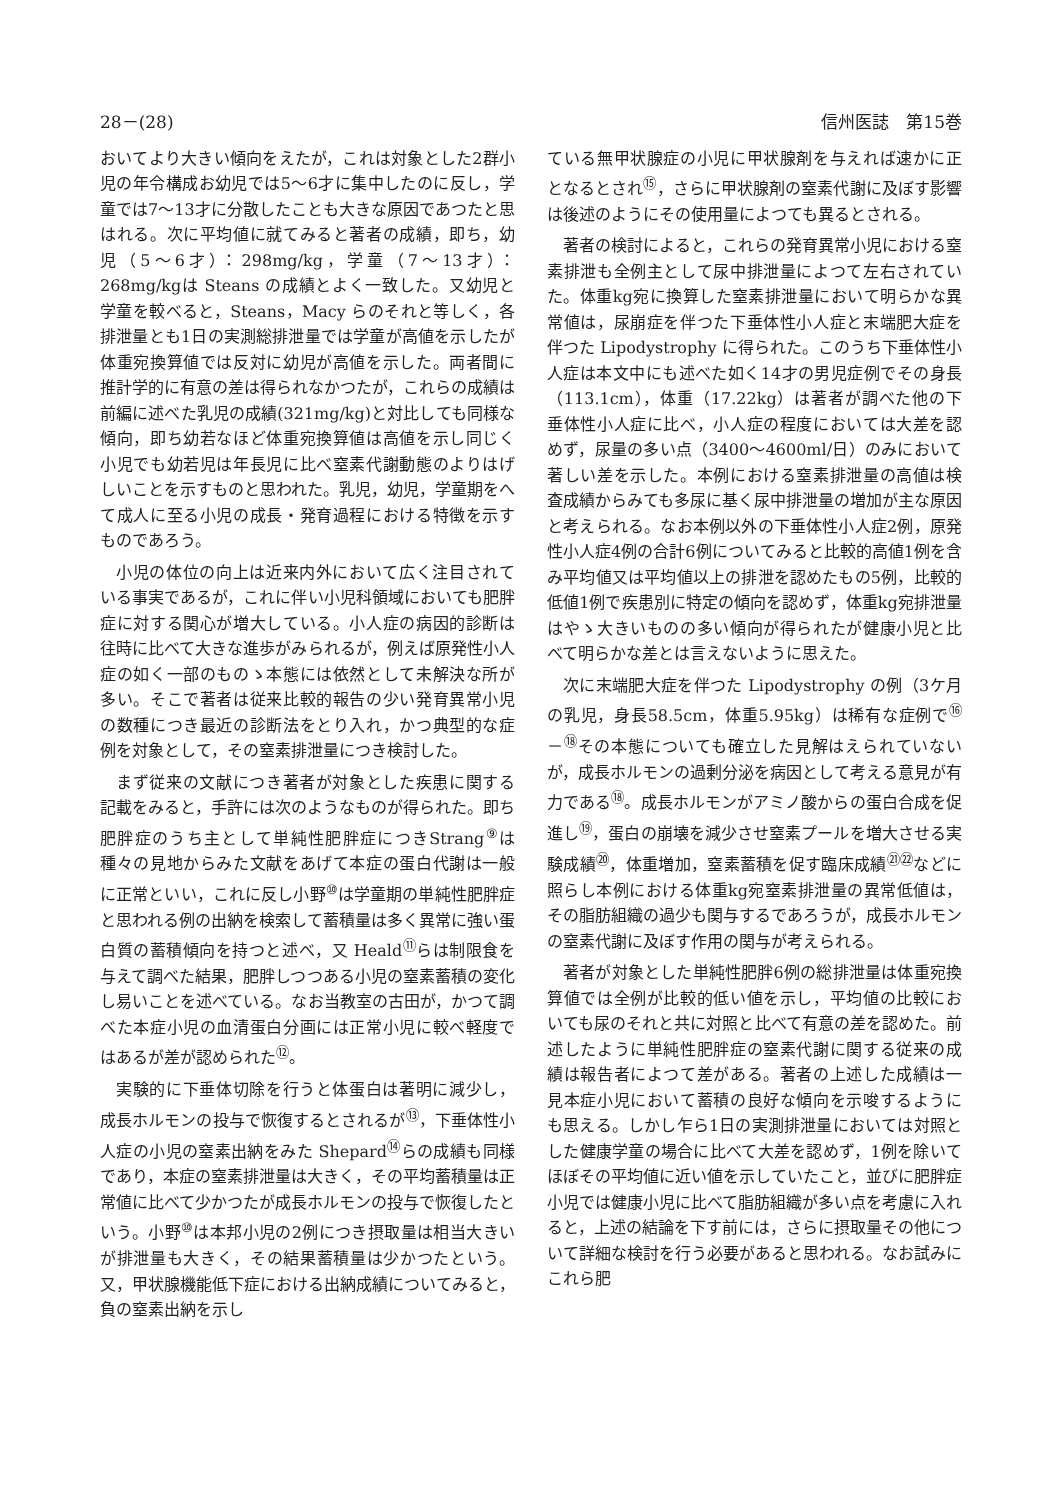28－(28) 信州医誌　第15巻
おいてより大きい傾向をえたが，これは対象とした2群小児の年令構成お幼児では5～6才に集中したのに反し，学童では7～13才に分散したことも大きな原因であつたと思はれる。次に平均値に就てみると著者の成績，即ち，幼児（5～6才）：298mg/kg，学童（7～13才）：268mg/kgは Steans の成績とよく一致した。又幼児と学童を較べると，Steans，Macy らのそれと等しく，各排泄量とも1日の実測総排泄量では学童が高値を示したが体重宛換算値では反対に幼児が高値を示した。両者間に推計学的に有意の差は得られなかつたが，これらの成績は前編に述べた乳児の成績(321mg/kg)と対比しても同様な傾向，即ち幼若なほど体重宛換算値は高値を示し同じく小児でも幼若児は年長児に比べ窒素代謝動態のよりはげしいことを示すものと思われた。乳児，幼児，学童期をへて成人に至る小児の成長・発育過程における特徴を示すものであろう。
小児の体位の向上は近来内外において広く注目されている事実であるが，これに伴い小児科領域においても肥胖症に対する関心が増大している。小人症の病因的診断は往時に比べて大きな進歩がみられるが，例えば原発性小人症の如く一部のものゝ本態には依然として未解決な所が多い。そこで著者は従来比較的報告の少い発育異常小児の数種につき最近の診断法をとり入れ，かつ典型的な症例を対象として，その窒素排泄量につき検討した。
まず従来の文献につき著者が対象とした疾患に関する記載をみると，手許には次のようなものが得られた。即ち肥胖症のうち主として単純性肥胖症につきStrang<sup>⑨</sup>は種々の見地からみた文献をあげて本症の蛋白代謝は一般に正常といい，これに反し小野<sup>⑩</sup>は学童期の単純性肥胖症と思われる例の出納を検索して蓄積量は多く異常に強い蛋白質の蓄積傾向を持つと述べ，又 Heald<sup>⑪</sup>らは制限食を与えて調べた結果，肥胖しつつある小児の窒素蓄積の変化し易いことを述べている。なお当教室の古田が，かつて調べた本症小児の血清蛋白分画には正常小児に較べ軽度ではあるが差が認められた<sup>⑫</sup>。
実験的に下垂体切除を行うと体蛋白は著明に減少し，成長ホルモンの投与で恢復するとされるが<sup>⑬</sup>，下垂体性小人症の小児の窒素出納をみた Shepard<sup>⑭</sup>らの成績も同様であり，本症の窒素排泄量は大きく，その平均蓄積量は正常値に比べて少かつたが成長ホルモンの投与で恢復したという。小野<sup>⑩</sup>は本邦小児の2例につき摂取量は相当大きいが排泄量も大きく，その結果蓄積量は少かつたという。又，甲状腺機能低下症における出納成績についてみると，負の窒素出納を示し
ている無甲状腺症の小児に甲状腺剤を与えれば速かに正となるとされ<sup>⑮</sup>，さらに甲状腺剤の窒素代謝に及ぼす影響は後述のようにその使用量によつても異るとされる。
著者の検討によると，これらの発育異常小児における窒素排泄も全例主として尿中排泄量によつて左右されていた。体重kg宛に換算した窒素排泄量において明らかな異常値は，尿崩症を伴つた下垂体性小人症と末端肥大症を伴つた Lipodystrophy に得られた。このうち下垂体性小人症は本文中にも述べた如く14才の男児症例でその身長（113.1cm），体重（17.22kg）は著者が調べた他の下垂体性小人症に比べ，小人症の程度においては大差を認めず，尿量の多い点（3400～4600ml/日）のみにおいて著しい差を示した。本例における窒素排泄量の高値は検査成績からみても多尿に基く尿中排泄量の増加が主な原因と考えられる。なお本例以外の下垂体性小人症2例，原発性小人症4例の合計6例についてみると比較的高値1例を含み平均値又は平均値以上の排泄を認めたもの5例，比較的低値1例で疾患別に特定の傾向を認めず，体重kg宛排泄量はやゝ大きいものの多い傾向が得られたが健康小児と比べて明らかな差とは言えないように思えた。
次に末端肥大症を伴つた Lipodystrophy の例（3ケ月の乳児，身長58.5cm，体重5.95kg）は稀有な症例で<sup>⑯</sup>－<sup>⑱</sup>その本態についても確立した見解はえられていないが，成長ホルモンの過剰分泌を病因として考える意見が有力である<sup>⑱</sup>。成長ホルモンがアミノ酸からの蛋白合成を促進し<sup>⑲</sup>，蛋白の崩壊を減少させ窒素プールを増大させる実験成績<sup>⑳</sup>，体重増加，窒素蓄積を促す臨床成績<sup>㉑㉒</sup>などに照らし本例における体重kg宛窒素排泄量の異常低値は，その脂肪組織の過少も関与するであろうが，成長ホルモンの窒素代謝に及ぼす作用の関与が考えられる。
著者が対象とした単純性肥胖6例の総排泄量は体重宛換算値では全例が比較的低い値を示し，平均値の比較においても尿のそれと共に対照と比べて有意の差を認めた。前述したように単純性肥胖症の窒素代謝に関する従来の成績は報告者によつて差がある。著者の上述した成績は一見本症小児において蓄積の良好な傾向を示唆するようにも思える。しかし乍ら1日の実測排泄量においては対照とした健康学童の場合に比べて大差を認めず，1例を除いてほぼその平均値に近い値を示していたこと，並びに肥胖症小児では健康小児に比べて脂肪組織が多い点を考慮に入れると，上述の結論を下す前には，さらに摂取量その他について詳細な検討を行う必要があると思われる。なお試みにこれら肥